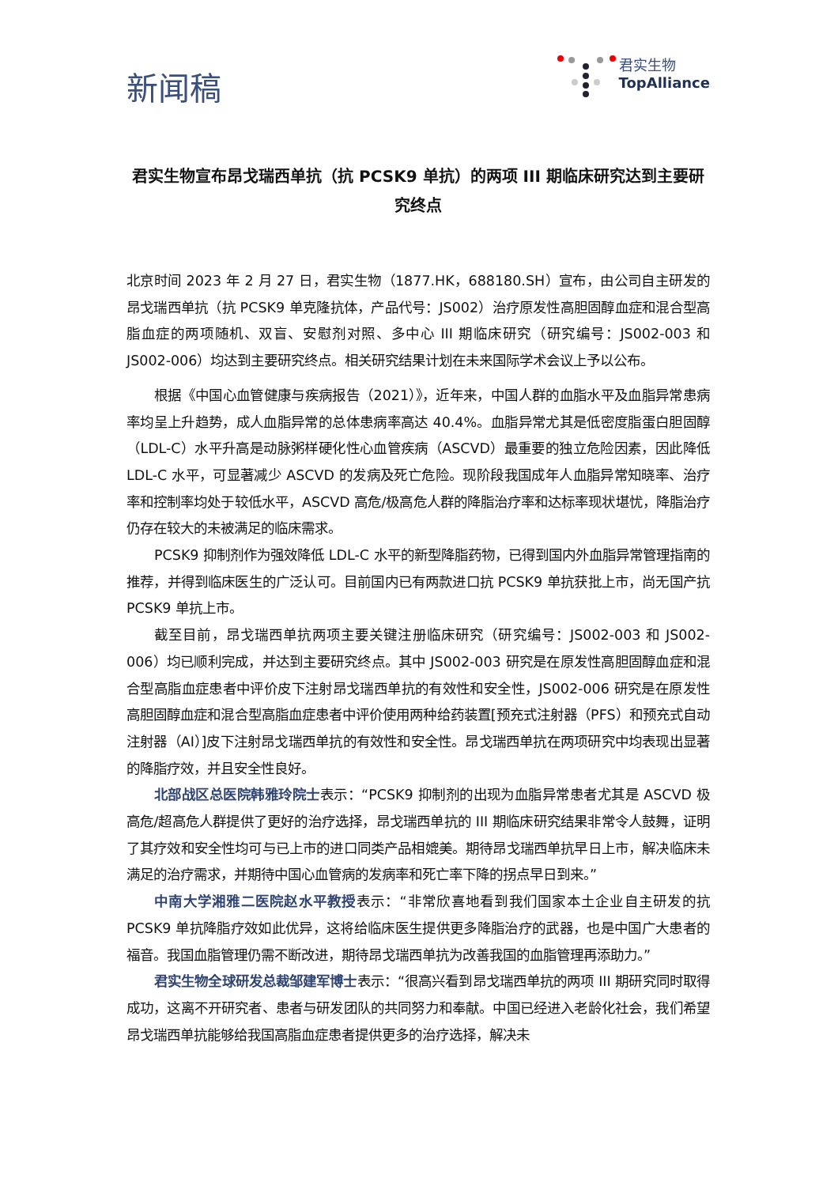新闻稿
君实生物
TopAlliance
君实生物宣布昂戈瑞西单抗（抗 PCSK9 单抗）的两项 III 期临床研究达到主要研究终点
北京时间 2023 年 2 月 27 日，君实生物（1877.HK，688180.SH）宣布，由公司自主研发的昂戈瑞西单抗（抗 PCSK9 单克隆抗体，产品代号：JS002）治疗原发性高胆固醇血症和混合型高脂血症的两项随机、双盲、安慰剂对照、多中心 III 期临床研究（研究编号：JS002-003 和 JS002-006）均达到主要研究终点。相关研究结果计划在未来国际学术会议上予以公布。
根据《中国心血管健康与疾病报告（2021）》，近年来，中国人群的血脂水平及血脂异常患病率均呈上升趋势，成人血脂异常的总体患病率高达 40.4%。血脂异常尤其是低密度脂蛋白胆固醇（LDL-C）水平升高是动脉粥样硬化性心血管疾病（ASCVD）最重要的独立危险因素，因此降低 LDL-C 水平，可显著减少 ASCVD 的发病及死亡危险。现阶段我国成年人血脂异常知晓率、治疗率和控制率均处于较低水平，ASCVD 高危/极高危人群的降脂治疗率和达标率现状堪忧，降脂治疗仍存在较大的未被满足的临床需求。
PCSK9 抑制剂作为强效降低 LDL-C 水平的新型降脂药物，已得到国内外血脂异常管理指南的推荐，并得到临床医生的广泛认可。目前国内已有两款进口抗 PCSK9 单抗获批上市，尚无国产抗 PCSK9 单抗上市。
截至目前，昂戈瑞西单抗两项主要关键注册临床研究（研究编号：JS002-003 和 JS002-006）均已顺利完成，并达到主要研究终点。其中 JS002-003 研究是在原发性高胆固醇血症和混合型高脂血症患者中评价皮下注射昂戈瑞西单抗的有效性和安全性，JS002-006 研究是在原发性高胆固醇血症和混合型高脂血症患者中评价使用两种给药装置[预充式注射器（PFS）和预充式自动注射器（AI）]皮下注射昂戈瑞西单抗的有效性和安全性。昂戈瑞西单抗在两项研究中均表现出显著的降脂疗效，并且安全性良好。
北部战区总医院韩雅玲院士表示：“PCSK9 抑制剂的出现为血脂异常患者尤其是 ASCVD 极高危/超高危人群提供了更好的治疗选择，昂戈瑞西单抗的 III 期临床研究结果非常令人鼓舞，证明了其疗效和安全性均可与已上市的进口同类产品相媲美。期待昂戈瑞西单抗早日上市，解决临床未满足的治疗需求，并期待中国心血管病的发病率和死亡率下降的拐点早日到来。”
中南大学湘雅二医院赵水平教授表示：“非常欣喜地看到我们国家本土企业自主研发的抗 PCSK9 单抗降脂疗效如此优异，这将给临床医生提供更多降脂治疗的武器，也是中国广大患者的福音。我国血脂管理仍需不断改进，期待昂戈瑞西单抗为改善我国的血脂管理再添助力。”
君实生物全球研发总裁邹建军博士表示：“很高兴看到昂戈瑞西单抗的两项 III 期研究同时取得成功，这离不开研究者、患者与研发团队的共同努力和奉献。中国已经进入老龄化社会，我们希望昂戈瑞西单抗能够给我国高脂血症患者提供更多的治疗选择，解决未